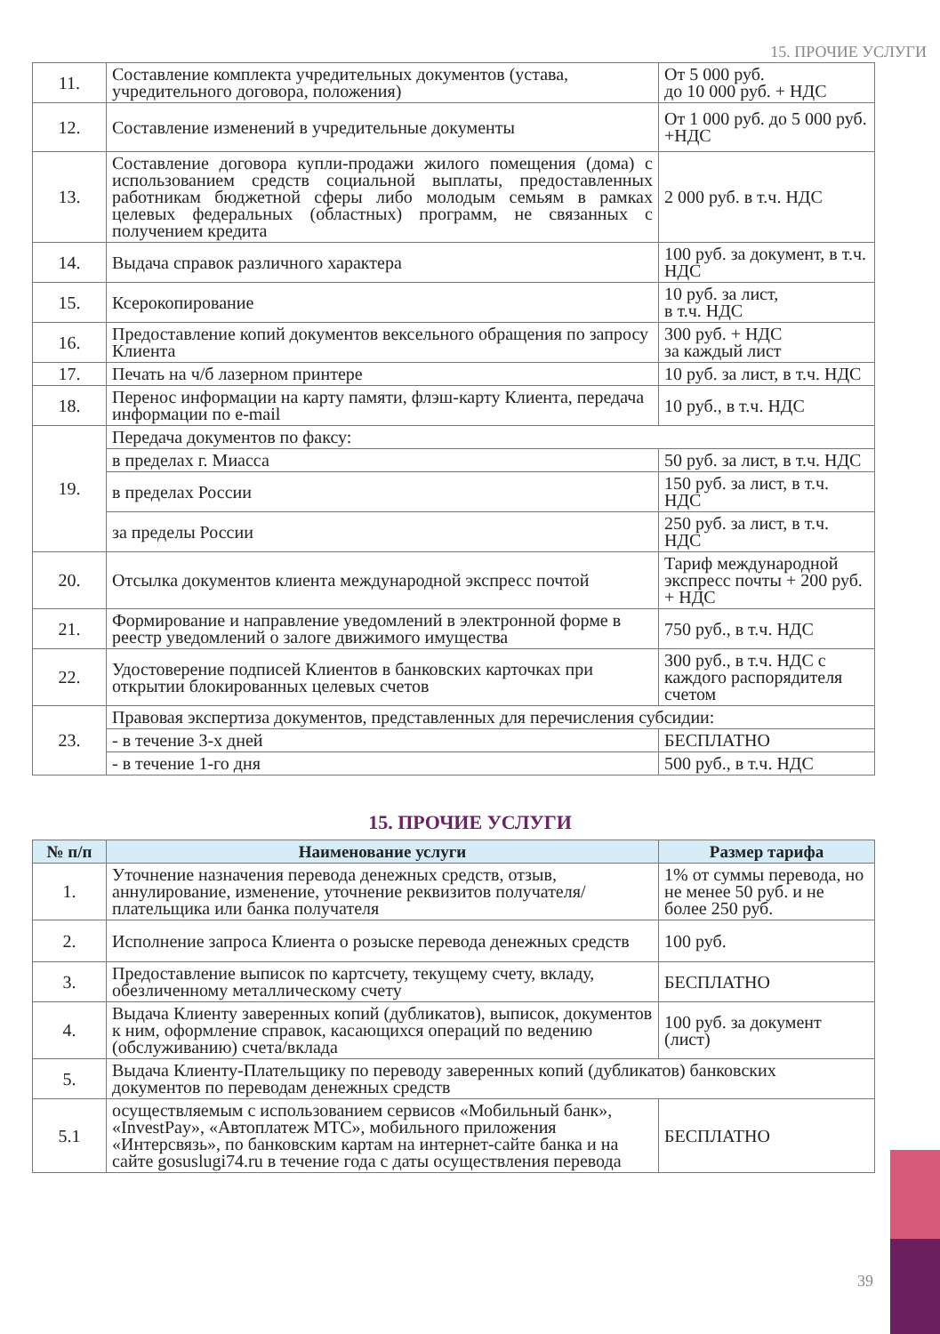15. ПРОЧИЕ УСЛУГИ
| 11. | Составление комплекта учредительных документов (устава, учредительного договора, положения) | От 5 000 руб. до 10 000 руб. + НДС |
| 12. | Составление изменений в учредительные документы | От 1 000 руб. до 5 000 руб. +НДС |
| 13. | Составление договора купли-продажи жилого помещения (дома) с использованием средств социальной выплаты, предоставленных работникам бюджетной сферы либо молодым семьям в рамках целевых федеральных (областных) программ, не связанных с получением кредита | 2 000 руб. в т.ч. НДС |
| 14. | Выдача справок различного характера | 100 руб. за документ, в т.ч. НДС |
| 15. | Ксерокопирование | 10 руб. за лист, в т.ч. НДС |
| 16. | Предоставление копий документов вексельного обращения по запросу Клиента | 300 руб. + НДС за каждый лист |
| 17. | Печать на ч/б лазерном принтере | 10 руб. за лист, в т.ч. НДС |
| 18. | Перенос информации на карту памяти, флэш-карту Клиента, передача информации по e-mail | 10 руб., в т.ч. НДС |
| 19. | Передача документов по факсу: | |
| | в пределах г. Миасса | 50 руб. за лист, в т.ч. НДС |
| | в пределах России | 150 руб. за лист, в т.ч. НДС |
| | за пределы России | 250 руб. за лист, в т.ч. НДС |
| 20. | Отсылка документов клиента международной экспресс почтой | Тариф международной экспресс почты + 200 руб. + НДС |
| 21. | Формирование и направление уведомлений в электронной форме в реестр уведомлений о залоге движимого имущества | 750 руб., в т.ч. НДС |
| 22. | Удостоверение подписей Клиентов в банковских карточках при открытии блокированных целевых счетов | 300 руб., в т.ч. НДС с каждого распорядителя счетом |
| 23. | Правовая экспертиза документов, представленных для перечисления субсидии: | |
| | - в течение 3-х дней | БЕСПЛАТНО |
| | - в течение 1-го дня | 500 руб., в т.ч. НДС |
15. ПРОЧИЕ УСЛУГИ
| № п/п | Наименование услуги | Размер тарифа |
| --- | --- | --- |
| 1. | Уточнение назначения перевода денежных средств, отзыв, аннулирование, изменение, уточнение реквизитов получателя/плательщика или банка получателя | 1% от суммы перевода, но не менее 50 руб. и не более 250 руб. |
| 2. | Исполнение запроса Клиента о розыске перевода денежных средств | 100 руб. |
| 3. | Предоставление выписок по картсчету, текущему счету, вкладу, обезличенному металлическому счету | БЕСПЛАТНО |
| 4. | Выдача Клиенту заверенных копий (дубликатов), выписок, документов к ним, оформление справок, касающихся операций по ведению (обслуживанию) счета/вклада | 100 руб. за документ (лист) |
| 5. | Выдача Клиенту-Плательщику по переводу заверенных копий (дубликатов) банковских документов по переводам денежных средств | |
| 5.1 | осуществляемым с использованием сервисов «Мобильный банк», «InvestPay», «Автоплатеж МТС», мобильного приложения «Интерсвязь», по банковским картам на интернет-сайте банка и на сайте gosuslugi74.ru в течение года с даты осуществления перевода | БЕСПЛАТНО |
39